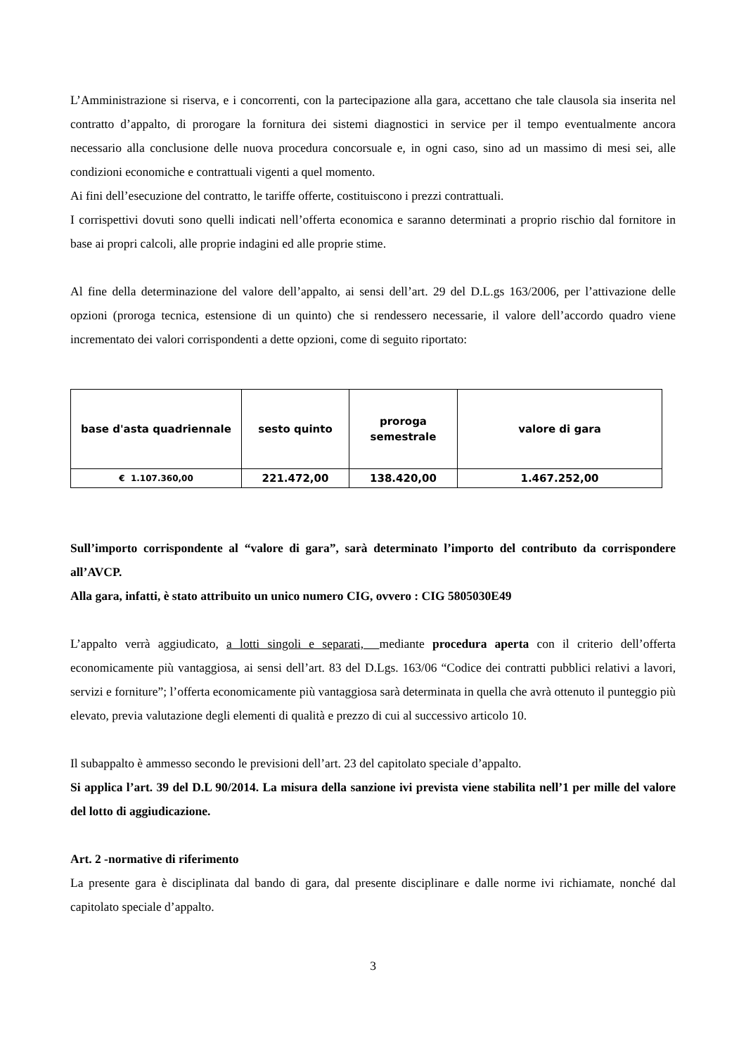L’Amministrazione si riserva, e i concorrenti, con la partecipazione alla gara, accettano che tale clausola sia inserita nel contratto d’appalto, di prorogare la fornitura dei sistemi diagnostici in service per il tempo eventualmente ancora necessario alla conclusione delle nuova procedura concorsuale e, in ogni caso, sino ad un massimo di mesi sei, alle condizioni economiche e contrattuali vigenti a quel momento.
Ai fini dell’esecuzione del contratto, le tariffe offerte, costituiscono i prezzi contrattuali.
I corrispettivi dovuti sono quelli indicati nell’offerta economica e saranno determinati a proprio rischio dal fornitore in base ai propri calcoli, alle proprie indagini ed alle proprie stime.
Al fine della determinazione del valore dell’appalto, ai sensi dell’art. 29 del D.L.gs 163/2006, per l’attivazione delle opzioni (proroga tecnica, estensione di un quinto) che si rendessero necessarie, il valore dell’accordo quadro viene incrementato dei valori corrispondenti a dette opzioni, come di seguito riportato:
| base d'asta quadriennale | sesto quinto | proroga semestrale | valore di gara |
| € 1.107.360,00 | 221.472,00 | 138.420,00 | 1.467.252,00 |
Sull’importo corrispondente al “valore di gara”, sarà determinato l’importo del contributo da corrispondere all’AVCP.
Alla gara, infatti, è stato attribuito un unico numero CIG, ovvero : CIG 5805030E49
L’appalto verrà aggiudicato, a lotti singoli e separati, mediante procedura aperta con il criterio dell’offerta economicamente più vantaggiosa, ai sensi dell’art. 83 del D.Lgs. 163/06 “Codice dei contratti pubblici relativi a lavori, servizi e forniture”; l’offerta economicamente più vantaggiosa sarà determinata in quella che avrà ottenuto il punteggio più elevato, previa valutazione degli elementi di qualità e prezzo di cui al successivo articolo 10.
Il subappalto è ammesso secondo le previsioni dell’art. 23 del capitolato speciale d’appalto.
Si applica l’art. 39 del D.L 90/2014. La misura della sanzione ivi prevista viene stabilita nell’1 per mille del valore del lotto di aggiudicazione.
Art. 2 -normative di riferimento
La presente gara è disciplinata dal bando di gara, dal presente disciplinare e dalle norme ivi richiamate, nonché dal capitolato speciale d’appalto.
3